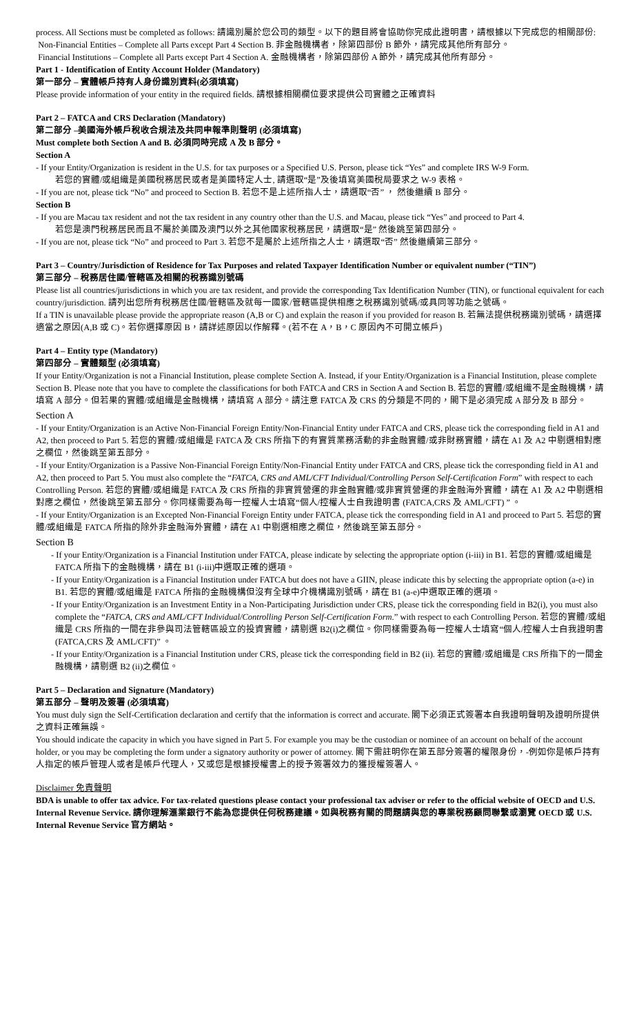process. All Sections must be completed as follows: 請識別屬於您公司的類型。以下的題目將會協助你完成此證明書，請根據以下完成您的相關部份:
Non-Financial Entities – Complete all Parts except Part 4 Section B. 非金融機構者，除第四部份 B 節外，請完成其他所有部分。
Financial Institutions – Complete all Parts except Part 4 Section A. 金融機構者，除第四部份 A 節外，請完成其他所有部分。
Part 1 - Identification of Entity Account Holder (Mandatory)
第一部分 – 實體帳戶持有人身份識別資料(必須填寫)
Please provide information of your entity in the required fields. 請根據相關欄位要求提供公司實體之正確資料
Part 2 – FATCA and CRS Declaration (Mandatory)
第二部分 –美國海外帳戶稅收合規法及共同申報準則聲明 (必須填寫)
Must complete both Section A and B. 必須同時完成 A 及 B 部分。
Section A
- If your Entity/Organization is resident in the U.S. for tax purposes or a Specified U.S. Person, please tick “Yes” and complete IRS W-9 Form.
若您的實體/或組織是美國稅務居民或者是美國特定人士, 請選取“是”及後填寫美國稅局要求之 W-9 表格。
- If you are not, please tick “No” and proceed to Section B. 若您不是上述所指人士，請選取“否” ， 然後繼續 B 部分。
Section B
- If you are Macau tax resident and not the tax resident in any country other than the U.S. and Macau, please tick “Yes” and proceed to Part 4.
若您是澳門稅務居民而且不屬於美國及澳門以外之其他國家稅務居民，請選取“是” 然後跳至第四部分。
- If you are not, please tick “No” and proceed to Part 3. 若您不是屬於上述所指之人士，請選取“否” 然後繼續第三部分。
Part 3 – Country/Jurisdiction of Residence for Tax Purposes and related Taxpayer Identification Number or equivalent number (“TIN”)
第三部分 – 稅務居住國/管轄區及相關的稅務識別號碼
Please list all countries/jurisdictions in which you are tax resident, and provide the corresponding Tax Identification Number (TIN), or functional equivalent for each country/jurisdiction. 請列出您所有稅務居住國/管轄區及就每一國家/管轄區提供相應之稅務識別號碼/或具同等功能之號碼。
If a TIN is unavailable please provide the appropriate reason (A,B or C) and explain the reason if you provided for reason B. 若無法提供稅務識別號碼，請選擇適當之原因(A,B 或 C)。若你選擇原因 B，請詳述原因以作解釋。(若不在 A，B，C 原因內不可開立帳戶)
Part 4 – Entity type (Mandatory)
第四部分 – 實體類型 (必須填寫)
If your Entity/Organization is not a Financial Institution, please complete Section A. Instead, if your Entity/Organization is a Financial Institution, please complete Section B. Please note that you have to complete the classifications for both FATCA and CRS in Section A and Section B. 若您的實體/或組織不是金融機構，請填寫 A 部分。但若果的實體/或組織是金融機構，請填寫 A 部分。請注意 FATCA 及 CRS 的分類是不同的，閣下是必須完成 A 部分及 B 部分。
Section A
- If your Entity/Organization is an Active Non-Financial Foreign Entity/Non-Financial Entity under FATCA and CRS, please tick the corresponding field in A1 and A2, then proceed to Part 5. 若您的實體/或組織是 FATCA 及 CRS 所指下的有實質業務活動的非金融實體/或非財務實體，請在 A1 及 A2 中剔選相對應之欄位，然後跳至第五部分。
- If your Entity/Organization is a Passive Non-Financial Foreign Entity/Non-Financial Entity under FATCA and CRS, please tick the corresponding field in A1 and A2, then proceed to Part 5. You must also complete the “FATCA, CRS and AML/CFT Individual/Controlling Person Self-Certification Form” with respect to each Controlling Person. 若您的實體/或組織是 FATCA 及 CRS 所指的非實質營運的非金融實體/或非實質營運的非金融海外實體，請在 A1 及 A2 中剔選相對應之欄位，然後跳至第五部分。你同樣需要為每一控權人士填寫“個人/控權人士自我證明書 (FATCA,CRS 及 AML/CFT) ” 。
- If your Entity/Organization is an Excepted Non-Financial Foreign Entity under FATCA, please tick the corresponding field in A1 and proceed to Part 5. 若您的實體/或組織是 FATCA 所指的除外非金融海外實體，請在 A1 中剔選相應之欄位，然後跳至第五部分。
Section B
- If your Entity/Organization is a Financial Institution under FATCA, please indicate by selecting the appropriate option (i-iii) in B1. 若您的實體/或組織是 FATCA 所指下的金融機構，請在 B1 (i-iii)中選取正確的選項。
- If your Entity/Organization is a Financial Institution under FATCA but does not have a GIIN, please indicate this by selecting the appropriate option (a-e) in B1. 若您的實體/或組織是 FATCA 所指的金融機構但沒有全球中介機構識別號碼，請在 B1 (a-e)中選取正確的選項。
- If your Entity/Organization is an Investment Entity in a Non-Participating Jurisdiction under CRS, please tick the corresponding field in B2(i), you must also complete the “FATCA, CRS and AML/CFT Individual/Controlling Person Self-Certification Form.” with respect to each Controlling Person. 若您的實體/或組織是 CRS 所指的一間在非參與司法管轄區設立的投資實體，請剔選 B2(i)之欄位。你同樣需要為每一控權人士填寫“個人/控權人士自我證明書(FATCA,CRS 及 AML/CFT)” 。
- If your Entity/Organization is a Financial Institution under CRS, please tick the corresponding field in B2 (ii). 若您的實體/或組織是 CRS 所指下的一間金融機構，請剔選 B2 (ii)之欄位。
Part 5 – Declaration and Signature (Mandatory)
第五部分 – 聲明及簽署 (必須填寫)
You must duly sign the Self-Certification declaration and certify that the information is correct and accurate. 閣下必須正式簽署本自我證明聲明及證明所提供之資料正確無誤。
You should indicate the capacity in which you have signed in Part 5. For example you may be the custodian or nominee of an account on behalf of the account holder, or you may be completing the form under a signatory authority or power of attorney. 閣下需註明你在第五部分簽署的權限身份，-例如你是帳戶持有人指定的帳戶管理人或者是帳戶代理人，又或您是根據授權書上的授予簽署效力的獲授權簽署人。
Disclaimer 免責聲明
BDA is unable to offer tax advice. For tax-related questions please contact your professional tax adviser or refer to the official website of OECD and U.S. Internal Revenue Service. 請你理解滙業銀行不能為您提供任何稅務建議。如與稅務有關的問題請與您的專業稅務顧問聯繫或瀏覽 OECD 或 U.S. Internal Revenue Service 官方網站。